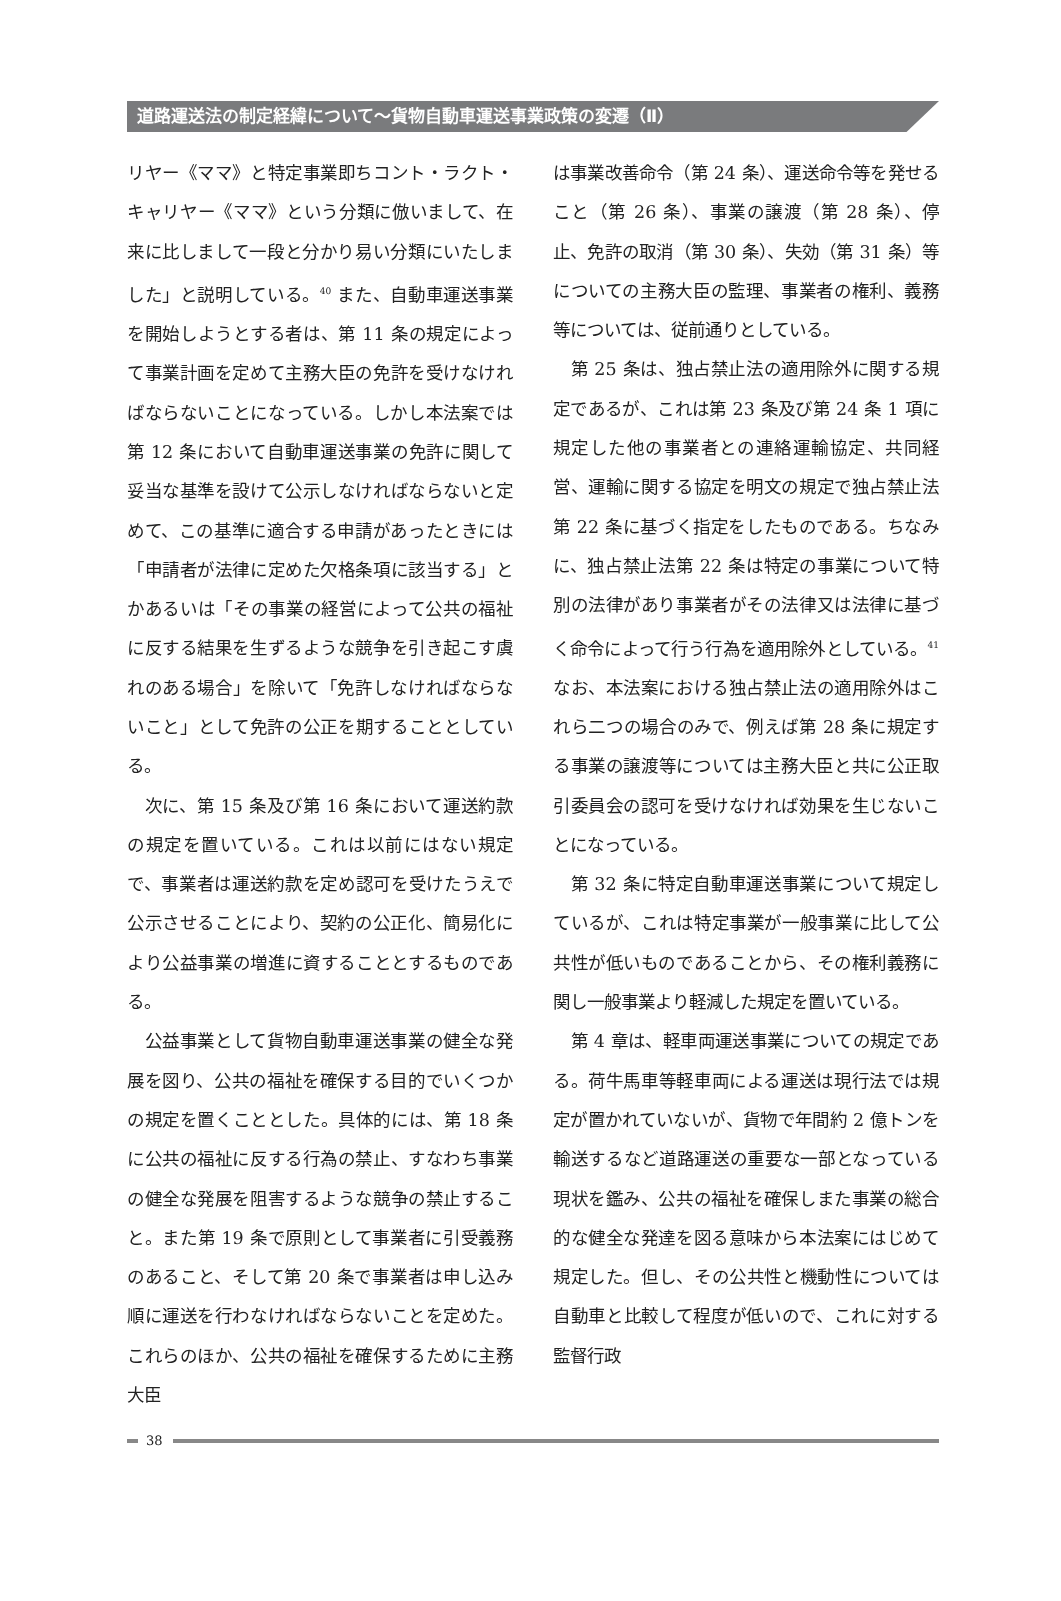道路運送法の制定経緯について～貨物自動車運送事業政策の変遷（Ⅱ）
リヤー《ママ》と特定事業即ちコント・ラクト・キャリヤー《ママ》という分類に倣いまして、在来に比しまして一段と分かり易い分類にいたしました」と説明している。<sup>40</sup> また、自動車運送事業を開始しようとする者は、第 11 条の規定によって事業計画を定めて主務大臣の免許を受けなければならないことになっている。しかし本法案では第 12 条において自動車運送事業の免許に関して妥当な基準を設けて公示しなければならないと定めて、この基準に適合する申請があったときには「申請者が法律に定めた欠格条項に該当する」とかあるいは「その事業の経営によって公共の福祉に反する結果を生ずるような競争を引き起こす虞れのある場合」を除いて「免許しなければならないこと」として免許の公正を期することとしている。
次に、第 15 条及び第 16 条において運送約款の規定を置いている。これは以前にはない規定で、事業者は運送約款を定め認可を受けたうえで公示させることにより、契約の公正化、簡易化により公益事業の増進に資することとするものである。
公益事業として貨物自動車運送事業の健全な発展を図り、公共の福祉を確保する目的でいくつかの規定を置くこととした。具体的には、第 18 条に公共の福祉に反する行為の禁止、すなわち事業の健全な発展を阻害するような競争の禁止すること。また第 19 条で原則として事業者に引受義務のあること、そして第 20 条で事業者は申し込み順に運送を行わなければならないことを定めた。これらのほか、公共の福祉を確保するために主務大臣
は事業改善命令（第 24 条）、運送命令等を発せること（第 26 条）、事業の譲渡（第 28 条）、停止、免許の取消（第 30 条）、失効（第 31 条）等についての主務大臣の監理、事業者の権利、義務等については、従前通りとしている。
第 25 条は、独占禁止法の適用除外に関する規定であるが、これは第 23 条及び第 24 条 1 項に規定した他の事業者との連絡運輸協定、共同経営、運輸に関する協定を明文の規定で独占禁止法第 22 条に基づく指定をしたものである。ちなみに、独占禁止法第 22 条は特定の事業について特別の法律があり事業者がその法律又は法律に基づく命令によって行う行為を適用除外としている。<sup>41</sup> なお、本法案における独占禁止法の適用除外はこれら二つの場合のみで、例えば第 28 条に規定する事業の譲渡等については主務大臣と共に公正取引委員会の認可を受けなければ効果を生じないことになっている。
第 32 条に特定自動車運送事業について規定しているが、これは特定事業が一般事業に比して公共性が低いものであることから、その権利義務に関し一般事業より軽減した規定を置いている。
第 4 章は、軽車両運送事業についての規定である。荷牛馬車等軽車両による運送は現行法では規定が置かれていないが、貨物で年間約 2 億トンを輸送するなど道路運送の重要な一部となっている現状を鑑み、公共の福祉を確保しまた事業の総合的な健全な発達を図る意味から本法案にはじめて規定した。但し、その公共性と機動性については自動車と比較して程度が低いので、これに対する監督行政
38